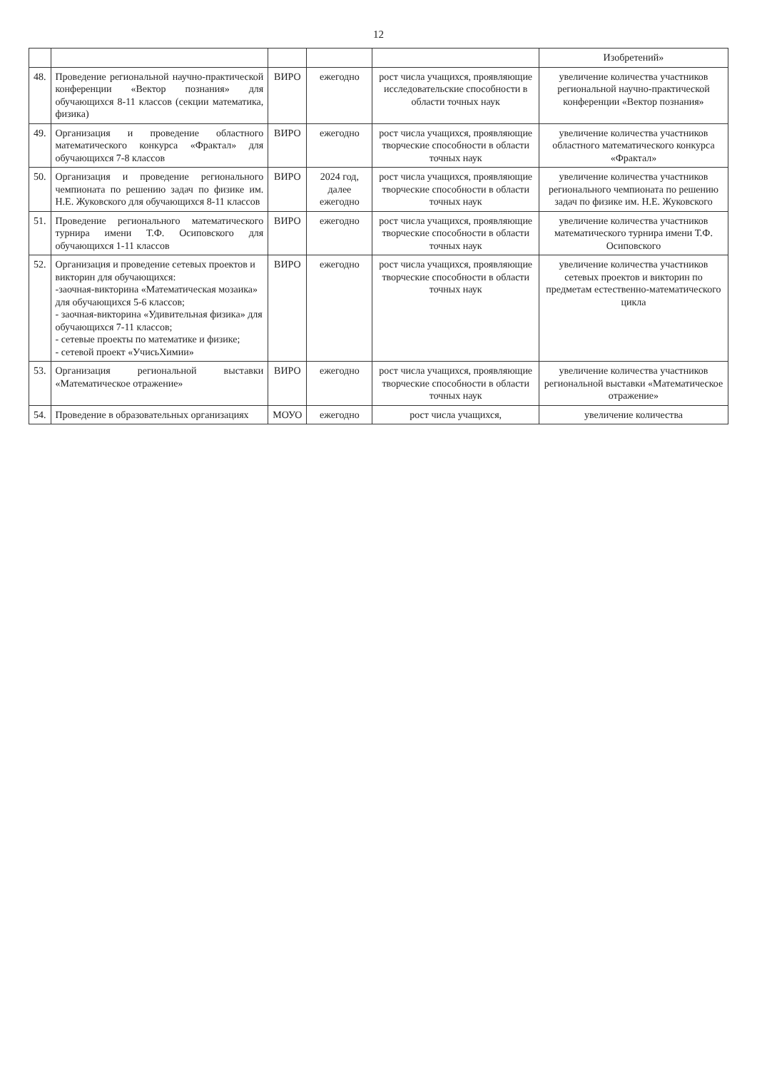12
| | | | | | Изобретений» |
| 48. | Проведение региональной научно-практической конференции «Вектор познания» для обучающихся 8-11 классов (секции математика, физика) | ВИРО | ежегодно | рост числа учащихся, проявляющие исследовательские способности в области точных наук | увеличение количества участников региональной научно-практической конференции «Вектор познания» |
| 49. | Организация и проведение областного математического конкурса «Фрактал» для обучающихся 7-8 классов | ВИРО | ежегодно | рост числа учащихся, проявляющие творческие способности в области точных наук | увеличение количества участников областного математического конкурса «Фрактал» |
| 50. | Организация и проведение регионального чемпионата по решению задач по физике им. Н.Е. Жуковского для обучающихся 8-11 классов | ВИРО | 2024 год, далее ежегодно | рост числа учащихся, проявляющие творческие способности в области точных наук | увеличение количества участников регионального чемпионата по решению задач по физике им. Н.Е. Жуковского |
| 51. | Проведение регионального математического турнира имени Т.Ф. Осиповского для обучающихся 1-11 классов | ВИРО | ежегодно | рост числа учащихся, проявляющие творческие способности в области точных наук | увеличение количества участников математического турнира имени Т.Ф. Осиповского |
| 52. | Организация и проведение сетевых проектов и викторин для обучающихся: -заочная-викторина «Математическая мозаика» для обучающихся 5-6 классов; - заочная-викторина «Удивительная физика» для обучающихся 7-11 классов; - сетевые проекты по математике и физике; - сетевой проект «УчисьХимии» | ВИРО | ежегодно | рост числа учащихся, проявляющие творческие способности в области точных наук | увеличение количества участников сетевых проектов и викторин по предметам естественно-математического цикла |
| 53. | Организация региональной выставки «Математическое отражение» | ВИРО | ежегодно | рост числа учащихся, проявляющие творческие способности в области точных наук | увеличение количества участников региональной выставки «Математическое отражение» |
| 54. | Проведение в образовательных организациях | МОУО | ежегодно | рост числа учащихся, | увеличение количества |